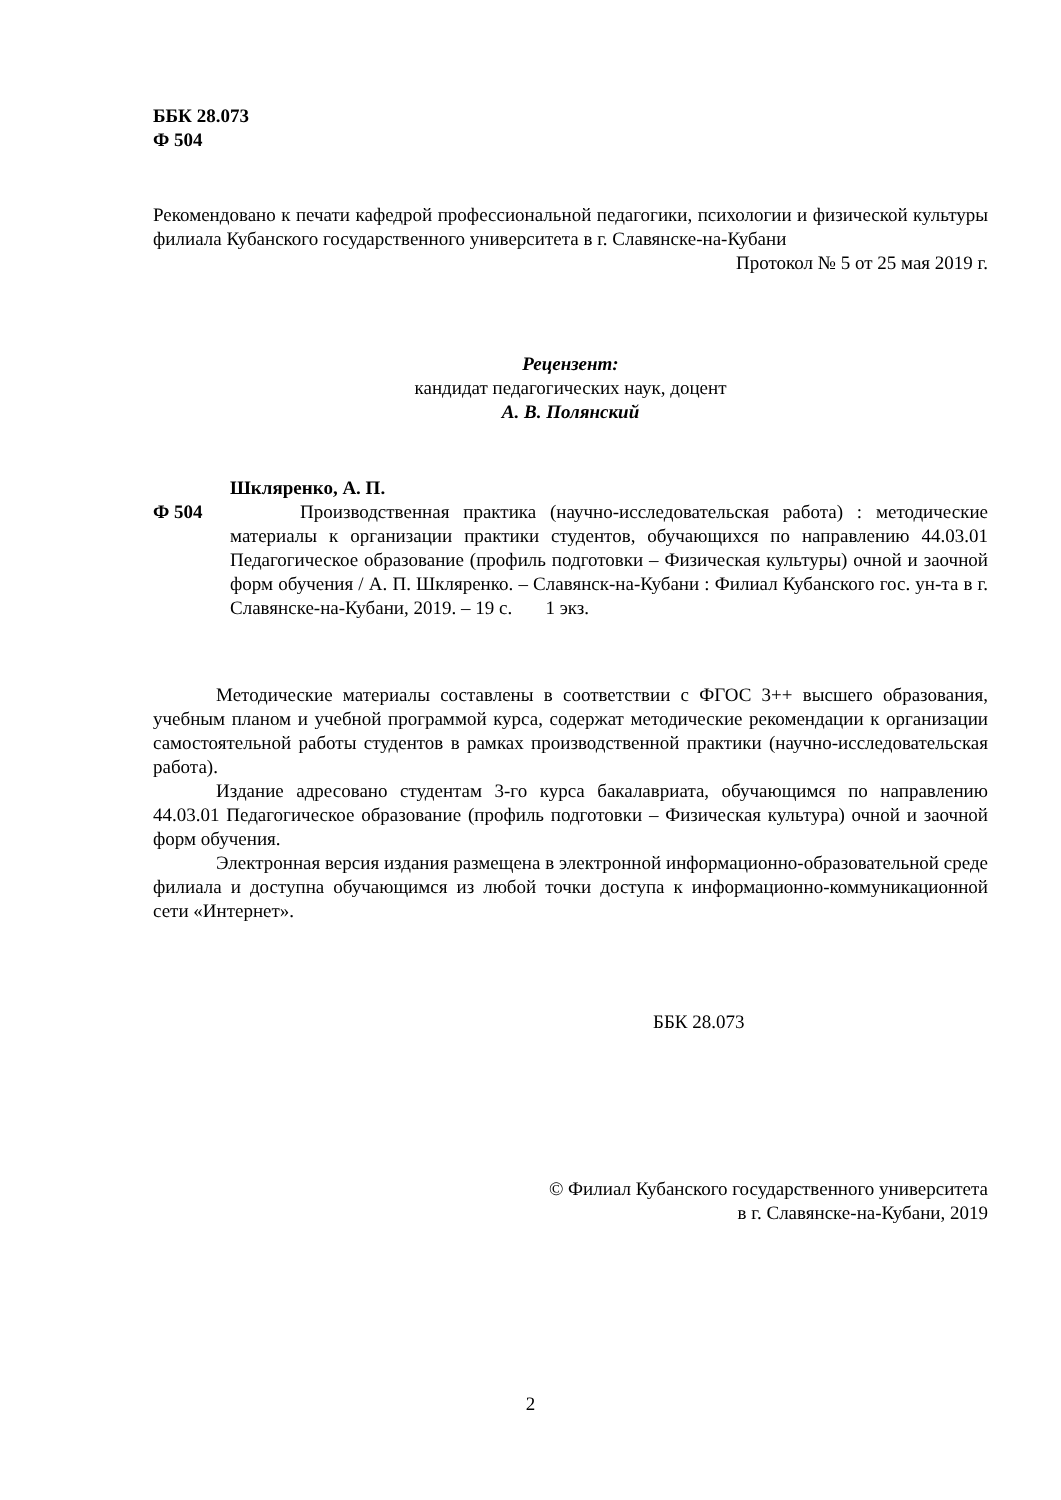ББК 28.073
Ф 504
Рекомендовано к печати кафедрой профессиональной педагогики, психологии и физической культуры филиала Кубанского государственного университета в г. Славянске-на-Кубани
Протокол № 5 от 25 мая 2019 г.
Рецензент:
кандидат педагогических наук, доцент
А. В. Полянский
Шкляренко, А. П.
Ф 504 Производственная практика (научно-исследовательская работа) : методические материалы к организации практики студентов, обучающихся по направлению 44.03.01 Педагогическое образование (профиль подготовки – Физическая культуры) очной и заочной форм обучения / А. П. Шкляренко. – Славянск-на-Кубани : Филиал Кубанского гос. ун-та в г. Славянске-на-Кубани, 2019. – 19 с. 1 экз.
Методические материалы составлены в соответствии с ФГОС 3++ высшего образования, учебным планом и учебной программой курса, содержат методические рекомендации к организации самостоятельной работы студентов в рамках производственной практики (научно-исследовательская работа).
Издание адресовано студентам 3-го курса бакалавриата, обучающимся по направлению 44.03.01 Педагогическое образование (профиль подготовки – Физическая культура) очной и заочной форм обучения.
Электронная версия издания размещена в электронной информационно-образовательной среде филиала и доступна обучающимся из любой точки доступа к информационно-коммуникационной сети «Интернет».
ББК 28.073
© Филиал Кубанского государственного университета
в г. Славянске-на-Кубани, 2019
2